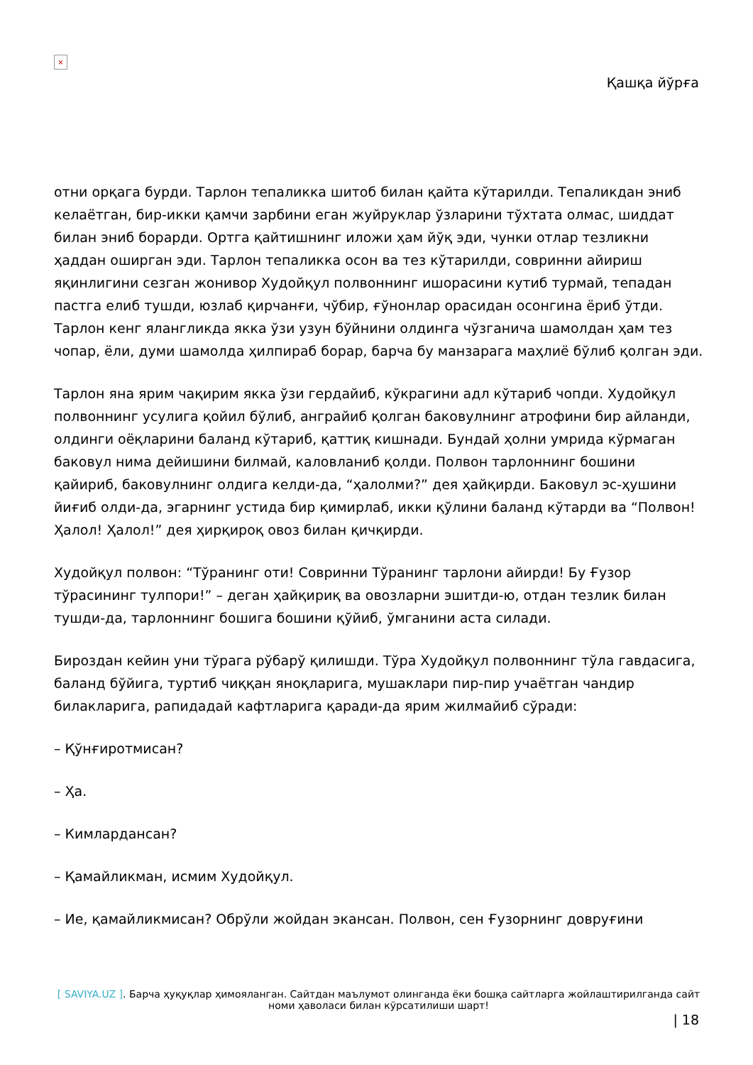×
Қашқа йўрға
отни орқага бурди. Тарлон тепаликка шитоб билан қайта кўтарилди. Тепаликдан эниб келаётган, бир-икки қамчи зарбини еган жуйруклар ўзларини тўхтата олмас, шиддат билан эниб борарди. Ортга қайтишнинг иложи ҳам йўқ эди, чунки отлар тезликни ҳаддан оширган эди. Тарлон тепаликка осон ва тез кўтарилди, совринни айириш яқинлигини сезган жонивор Худойқул полвоннинг ишорасини кутиб турмай, тепадан пастга елиб тушди, юзлаб қирчанғи, чўбир, ғўнонлар орасидан осонгина ёриб ўтди. Тарлон кенг ялангликда якка ўзи узун бўйнини олдинга чўзганича шамолдан ҳам тез чопар, ёли, думи шамолда ҳилпираб борар, барча бу манзарага маҳлиё бўлиб қолган эди.
Тарлон яна ярим чақирим якка ўзи гердайиб, кўкрагини адл кўтариб чопди. Худойқул полвоннинг усулига қойил бўлиб, анграйиб қолган баковулнинг атрофини бир айланди, олдинги оёқларини баланд кўтариб, қаттиқ кишнади. Бундай ҳолни умрида кўрмаган баковул нима дейишини билмай, каловланиб қолди. Полвон тарлоннинг бошини қайириб, баковулнинг олдига келди-да, “ҳалолми?” дея ҳайқирди. Баковул эс-ҳушини йиғиб олди-да, эгарнинг устида бир қимирлаб, икки қўлини баланд кўтарди ва “Полвон! Ҳалол! Ҳалол!” дея ҳирқироқ овоз билан қичқирди.
Худойқул полвон: “Тўранинг оти! Совринни Тўранинг тарлони айирди! Бу Ғузор тўрасининг тулпори!” – деган ҳайқириқ ва овозларни эшитди-ю, отдан тезлик билан тушди-да, тарлоннинг бошига бошини қўйиб, ўмганини аста силади.
Бироздан кейин уни тўрага рўбарў қилишди. Тўра Худойқул полвоннинг тўла гавдасига, баланд бўйига, туртиб чиққан яноқларига, мушаклари пир-пир учаётган чандир билакларига, рапидадай кафтларига қаради-да ярим жилмайиб сўради:
– Қўнғиротмисан?
– Ҳа.
– Кимлардансан?
– Қамайликман, исмим Худойқул.
– Ие, қамайликмисан? Обрўли жойдан экансан. Полвон, сен Ғузорнинг довруғини
[ SAVIYA.UZ ]. Барча ҳуқуқлар ҳимояланган. Сайтдан маълумот олинганда ёки бошқа сайтларга жойлаштирилганда сайт номи ҳаволаси билан кўрсатилиши шарт!
| 18